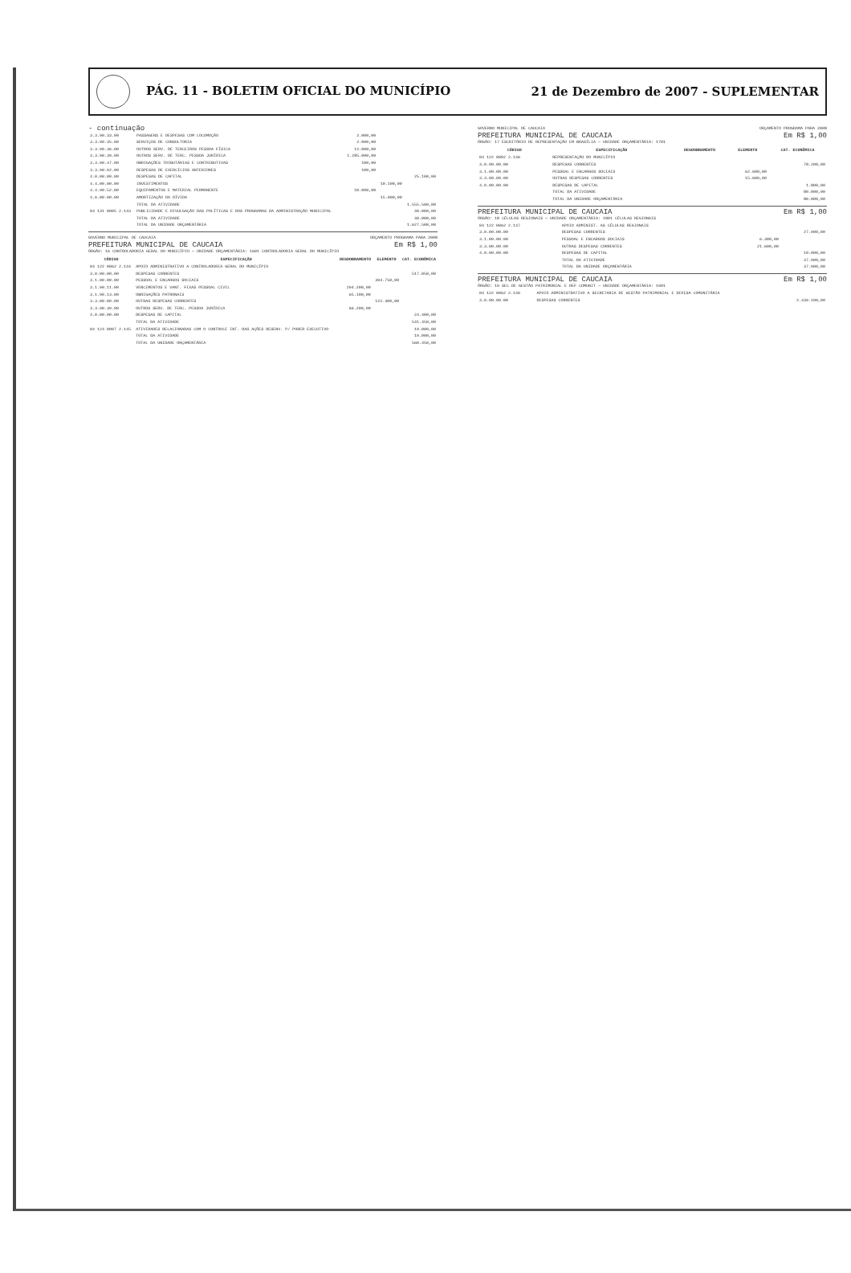PÁG. 11 - BOLETIM OFICIAL DO MUNICÍPIO 21 de Dezembro de 2007 - SUPLEMENTAR
- continuação
| 3.3.90.33.00 | PASSAGENS E DESPESAS COM LOCOMOÇÃO | 2.000,00 | | |
| 3.3.90.35.00 | SERVIÇOS DE CONSULTORIA | 2.000,00 | | |
| 3.3.90.36.00 | OUTROS SERV. DE TERCEIROS PESSOA FÍSICA | 12.000,00 | | |
| 3.3.90.39.00 | OUTROS SERV. DE TERC. PESSOA JURÍDICA | 1.285.000,00 | | |
| 3.3.90.47.00 | OBRIGAÇÕES TRIBUTÁRIAS E CONTRIBUTIVAS | 100,00 | | |
| 3.3.90.92.00 | DESPESAS DE EXERCÍCIOS ANTERIORES | 100,00 | | |
| 4.0.00.00.00 | DESPESAS DE CAPITAL | | | 25.100,00 |
| 4.4.00.00.00 | INVESTIMENTOS | | 10.100,00 | |
| 4.4.90.52.00 | EQUIPAMENTOS E MATERIAL PERMANENTE | 10.000,00 | | |
| 4.6.00.00.00 | AMORTIZAÇÃO DA DÍVIDA | | 15.000,00 | |
| | TOTAL DA ATIVIDADE | | | 1.555.500,00 |
| 04 131 0005 2.143 | PUBLICIDADE E DIVULGAÇÃO DAS POLÍTICAS E DOS PROGRAMAS DA ADMINISTRAÇÃO MUNICIPAL | | | 40.000,00 |
| | TOTAL DA ATIVIDADE | | | 40.000,00 |
| | TOTAL DA UNIDADE ORÇAMENTÁRIA | | | 1.627.500,00 |
GOVERNO MUNICIPAL DE CAUCAIA ORÇAMENTO PROGRAMA PARA 2008
PREFEITURA MUNICIPAL DE CAUCAIA Em R$ 1,00
ÓRGÃO: 16 CONTROLADORIA GERAL DO MUNICÍPIO — UNIDADE ORÇAMENTÁRIA: 1601 CONTROLADORIA GERAL DO MUNICÍPIO
| CÓDIGO | ESPECIFICAÇÃO | DESDOBRAMENTO | ELEMENTO | CAT. ECONÔMICA |
| --- | --- | --- | --- | --- |
| 04 122 0062 2.144 | APOIO ADMINISTRATIVO A CONTROLADORIA GERAL DO MUNICÍPIO | | | |
| 3.0.00.00.00 | DESPESAS CORRENTES | | | 517.050,00 |
| 3.1.00.00.00 | PESSOAL E ENCARGOS SOCIAIS | | 394.750,00 | |
| 3.1.90.11.00 | VENCIMENTOS E VANT. FIXAS PESSOAL CIVIL | 294.200,00 | | |
| 3.1.90.13.00 | OBRIGAÇÕES PATRONAIS | 65.100,00 | | |
| 3.3.00.00.00 | OUTRAS DESPESAS CORRENTES | | 122.300,00 | |
| 3.3.90.39.00 | OUTROS SERV. DE TERC. PESSOA JURÍDICA | 66.200,00 | | |
| 4.0.00.00.00 | DESPESAS DE CAPITAL | | | 24.400,00 |
| | TOTAL DA ATIVIDADE | | | 541.450,00 |
| 04 124 0007 2.145 | ATIVIDADES RELACIONADAS COM O CONTROLE INT. DAS AÇÕES DESENV. P/ PODER EXECUTIVO | | | 19.000,00 |
| | TOTAL DA ATIVIDADE | | | 19.000,00 |
| | TOTAL DA UNIDADE ORÇAMENTÁRIA | | | 560.450,00 |
GOVERNO MUNICIPAL DE CAUCAIA ORÇAMENTO PROGRAMA PARA 2008
PREFEITURA MUNICIPAL DE CAUCAIA Em R$ 1,00
ÓRGÃO: 17 ESCRITÓRIO DE REPRESENTAÇÃO EM BRASÍLIA — UNIDADE ORÇAMENTÁRIA: 1701
| CÓDIGO | ESPECIFICAÇÃO | DESDOBRAMENTO | ELEMENTO | CAT. ECONÔMICA |
| --- | --- | --- | --- | --- |
| 04 122 0002 2.146 | REPRESENTAÇÃO DO MUNICÍPIO | | | |
| 3.0.00.00.00 | DESPESAS CORRENTES | | | 78.200,00 |
| 3.1.00.00.00 | PESSOAL E ENCARGOS SOCIAIS | | 62.600,00 | |
| 3.3.00.00.00 | OUTRAS DESPESAS CORRENTES | | 15.600,00 | |
| 4.0.00.00.00 | DESPESAS DE CAPITAL | | | 1.800,00 |
| | TOTAL DA ATIVIDADE | | | 80.000,00 |
| | TOTAL DA UNIDADE ORÇAMENTÁRIA | | | 80.000,00 |
PREFEITURA MUNICIPAL DE CAUCAIA Em R$ 1,00
ÓRGÃO: 18 CÉLULAS REGIONAIS — UNIDADE ORÇAMENTÁRIA: 1801 CÉLULAS REGIONAIS
| 04 122 0062 2.147 | APOIO ADMINIST. AS CÉLULAS REGIONAIS | | | |
| 3.0.00.00.00 | DESPESAS CORRENTES | | | 27.900,00 |
| 3.1.00.00.00 | PESSOAL E ENCARGOS SOCIAIS | | 6.300,00 | |
| 3.3.00.00.00 | OUTRAS DESPESAS CORRENTES | | 21.600,00 | |
| 4.0.00.00.00 | DESPESAS DE CAPITAL | | | 10.000,00 |
| | TOTAL DA ATIVIDADE | | | 37.900,00 |
| | TOTAL DA UNIDADE ORÇAMENTÁRIA | | | 37.900,00 |
PREFEITURA MUNICIPAL DE CAUCAIA Em R$ 1,00
ÓRGÃO: 19 SEC DE GESTÃO PATRIMONIAL E DEF COMUNIT — UNIDADE ORÇAMENTÁRIA: 1901
| 04 122 0062 2.149 | APOIO ADMINISTRATIVO A SECRETARIA DE GESTÃO PATRIMONIAL E DEFESA COMUNITÁRIA | | | |
| 3.0.00.00.00 | DESPESAS CORRENTES | | | 2.439.100,00 |